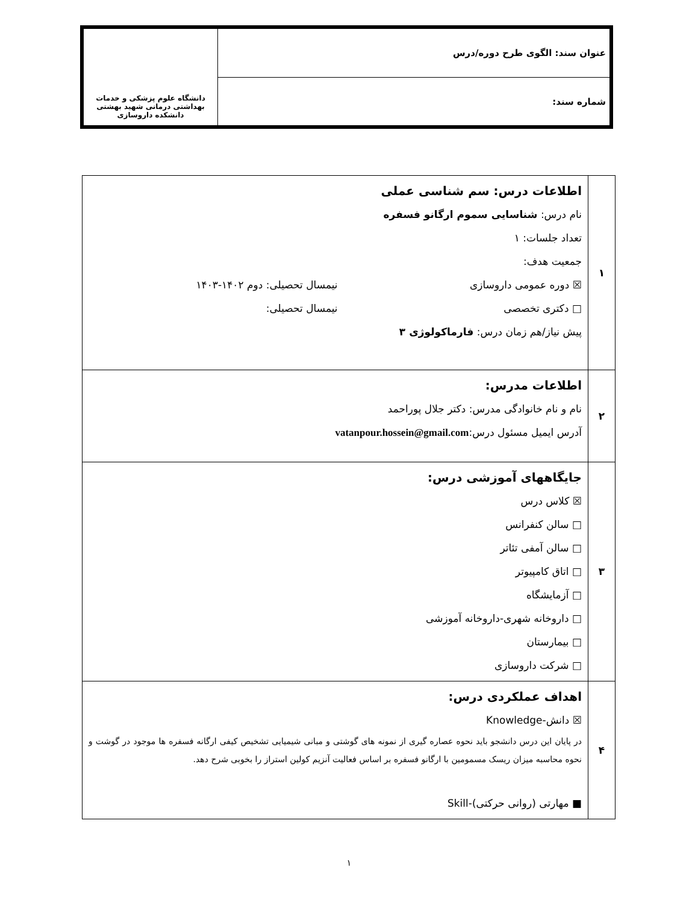| عنوان سند: الگوی طرح دوره/درس | دانشگاه علوم پزشکی و خدمات بهداشتی درمانی شهید بهشتی دانشکده داروسازی |
| شماره سند: | |
| ۱ | اطلاعات درس: سم شناسی عملی نام درس: شناسایی سموم ارگانو فسفره تعداد جلسات: ۱ جمعیت هدف: ☒ دوره عمومی داروسازی نیمسال تحصیلی: دوم ۱۴۰۲-۱۴۰۳ □ دکتری تخصصی نیمسال تحصیلی: پیش نیاز/هم زمان درس: فارماکولوژی ۳ |
| ۲ | اطلاعات مدرس: نام و نام خانوادگی مدرس: دکتر جلال پوراحمد آدرس ایمیل مسئول درس: vatanpour.hossein@gmail.com |
| ۳ | جایگاههای آموزشی درس: ☒ کلاس درس □ سالن کنفرانس □ سالن آمفی تئاتر □ اتاق کامپیوتر □ آزمایشگاه □ داروخانه شهری-داروخانه آموزشی □ بیمارستان □ شرکت داروسازی |
| ۴ | اهداف عملکردی درس: ☒ دانش-Knowledge در پایان این درس دانشجو باید نحوه عصاره گیری از نمونه های گوشتی و مبانی شیمیایی تشخیص کیفی ارگانه فسفره ها موجود در گوشت و نحوه محاسبه میزان ریسک مسمومین با ارگانو فسفره بر اساس فعالیت آنزیم کولین استراز را بخوبی شرح دهد. ■ مهارتی (روانی حرکتی)-Skill |
۱